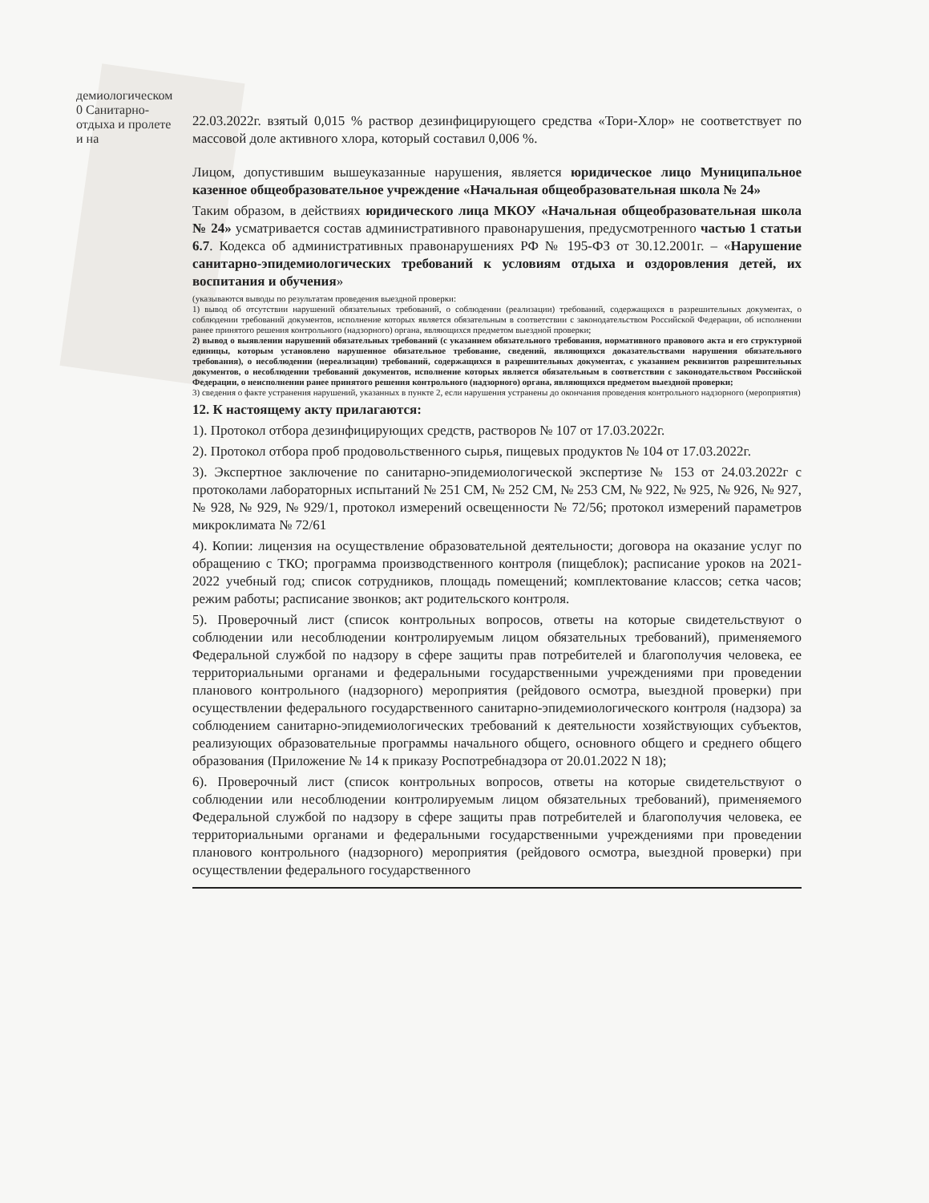демиологическом 0 Санитарно- отдыха и пролете и на
22.03.2022г. взятый 0,015 % раствор дезинфицирующего средства «Тори-Хлор» не соответствует по массовой доле активного хлора, который составил 0,006 %.
Лицом, допустившим вышеуказанные нарушения, является юридическое лицо Муниципальное казенное общеобразовательное учреждение «Начальная общеобразовательная школа № 24»
Таким образом, в действиях юридического лица МКОУ «Начальная общеобразовательная школа № 24» усматривается состав административного правонарушения, предусмотренного частью 1 статьи 6.7. Кодекса об административных правонарушениях РФ № 195-ФЗ от 30.12.2001г. – «Нарушение санитарно-эпидемиологических требований к условиям отдыха и оздоровления детей, их воспитания и обучения»
(указываются выводы по результатам проведения выездной проверки:
1) вывод об отсутствии нарушений обязательных требований, о соблюдении (реализации) требований, содержащихся в разрешительных документах, о соблюдении требований документов, исполнение которых является обязательным в соответствии с законодательством Российской Федерации, об исполнении ранее принятого решения контрольного (надзорного) органа, являющихся предметом выездной проверки;
2) вывод о выявлении нарушений обязательных требований (с указанием обязательного требования, нормативного правового акта и его структурной единицы, которым установлено нарушенное обязательное требование, сведений, являющихся доказательствами нарушения обязательного требования), о несоблюдении (нереализации) требований, содержащихся в разрешительных документах, с указанием реквизитов разрешительных документов, о несоблюдении требований документов, исполнение которых является обязательным в соответствии с законодательством Российской Федерации, о неисполнении ранее принятого решения контрольного (надзорного) органа, являющихся предметом выездной проверки;
3) сведения о факте устранения нарушений, указанных в пункте 2, если нарушения устранены до окончания проведения контрольного надзорного (мероприятия)
12. К настоящему акту прилагаются:
1). Протокол отбора дезинфицирующих средств, растворов № 107 от 17.03.2022г.
2). Протокол отбора проб продовольственного сырья, пищевых продуктов № 104 от 17.03.2022г.
3). Экспертное заключение по санитарно-эпидемиологической экспертизе № 153 от 24.03.2022г с протоколами лабораторных испытаний № 251 СМ, № 252 СМ, № 253 СМ, № 922, № 925, № 926, № 927, № 928, № 929, № 929/1, протокол измерений освещенности № 72/56; протокол измерений параметров микроклимата № 72/61
4). Копии: лицензия на осуществление образовательной деятельности; договора на оказание услуг по обращению с ТКО; программа производственного контроля (пищеблок); расписание уроков на 2021-2022 учебный год; список сотрудников, площадь помещений; комплектование классов; сетка часов; режим работы; расписание звонков; акт родительского контроля.
5). Проверочный лист (список контрольных вопросов, ответы на которые свидетельствуют о соблюдении или несоблюдении контролируемым лицом обязательных требований), применяемого Федеральной службой по надзору в сфере защиты прав потребителей и благополучия человека, ее территориальными органами и федеральными государственными учреждениями при проведении планового контрольного (надзорного) мероприятия (рейдового осмотра, выездной проверки) при осуществлении федерального государственного санитарно-эпидемиологического контроля (надзора) за соблюдением санитарно-эпидемиологических требований к деятельности хозяйствующих субъектов, реализующих образовательные программы начального общего, основного общего и среднего общего образования (Приложение № 14 к приказу Роспотребнадзора от 20.01.2022 N 18);
6). Проверочный лист (список контрольных вопросов, ответы на которые свидетельствуют о соблюдении или несоблюдении контролируемым лицом обязательных требований), применяемого Федеральной службой по надзору в сфере защиты прав потребителей и благополучия человека, ее территориальными органами и федеральными государственными учреждениями при проведении планового контрольного (надзорного) мероприятия (рейдового осмотра, выездной проверки) при осуществлении федерального государственного